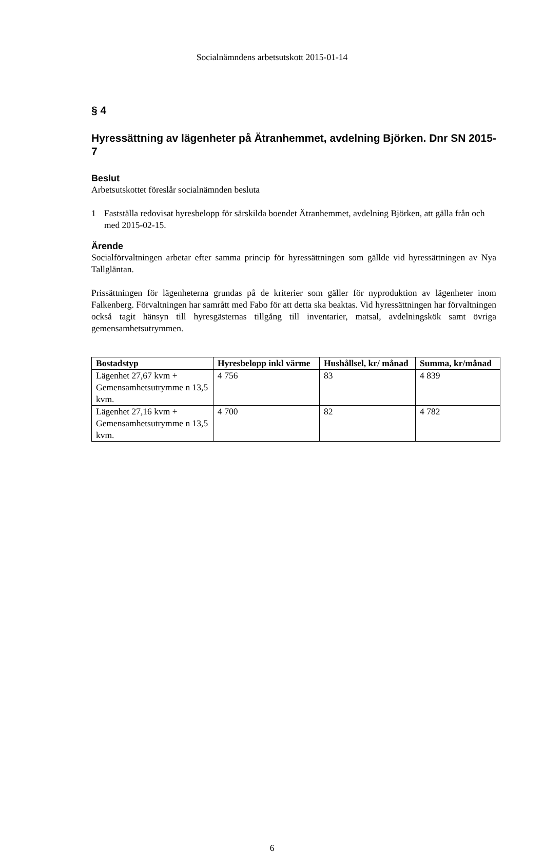Socialnämndens arbetsutskott 2015-01-14
§ 4
Hyressättning av lägenheter på Ätranhemmet, avdelning Björken. Dnr SN 2015-7
Beslut
Arbetsutskottet föreslår socialnämnden besluta
1 Fastställa redovisat hyresbelopp för särskilda boendet Ätranhemmet, avdelning Björken, att gälla från och med 2015-02-15.
Ärende
Socialförvaltningen arbetar efter samma princip för hyressättningen som gällde vid hyressättningen av Nya Tallgläntan.
Prissättningen för lägenheterna grundas på de kriterier som gäller för nyproduktion av lägenheter inom Falkenberg. Förvaltningen har samrått med Fabo för att detta ska beaktas. Vid hyressättningen har förvaltningen också tagit hänsyn till hyresgästernas tillgång till inventarier, matsal, avdelningskök samt övriga gemensamhetsutrymmen.
| Bostadstyp | Hyresbelopp inkl värme | Hushållsel, kr/ månad | Summa, kr/månad |
| --- | --- | --- | --- |
| Lägenhet 27,67 kvm + Gemensamhetsutrymme n 13,5 kvm. | 4 756 | 83 | 4 839 |
| Lägenhet 27,16 kvm + Gemensamhetsutrymme n 13,5 kvm. | 4 700 | 82 | 4 782 |
6